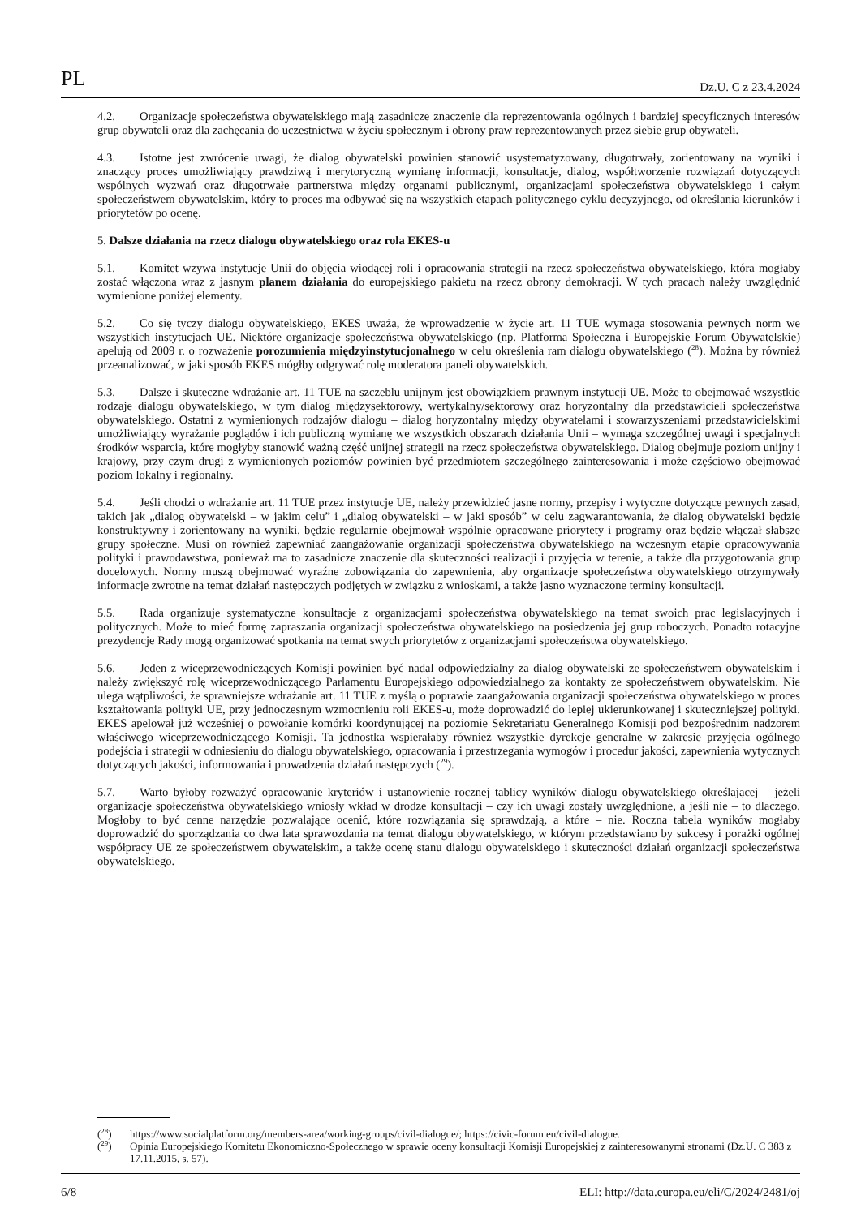PL Dz.U. C z 23.4.2024
4.2. Organizacje społeczeństwa obywatelskiego mają zasadnicze znaczenie dla reprezentowania ogólnych i bardziej specyficznych interesów grup obywateli oraz dla zachęcania do uczestnictwa w życiu społecznym i obrony praw reprezentowanych przez siebie grup obywateli.
4.3. Istotne jest zwrócenie uwagi, że dialog obywatelski powinien stanowić usystematyzowany, długotrwały, zorientowany na wyniki i znaczący proces umożliwiający prawdziwą i merytoryczną wymianę informacji, konsultacje, dialog, współtworzenie rozwiązań dotyczących wspólnych wyzwań oraz długotrwałe partnerstwa między organami publicznymi, organizacjami społeczeństwa obywatelskiego i całym społeczeństwem obywatelskim, który to proces ma odbywać się na wszystkich etapach politycznego cyklu decyzyjnego, od określania kierunków i priorytetów po ocenę.
5. Dalsze działania na rzecz dialogu obywatelskiego oraz rola EKES-u
5.1. Komitet wzywa instytucje Unii do objęcia wiodącej roli i opracowania strategii na rzecz społeczeństwa obywatelskiego, która mogłaby zostać włączona wraz z jasnym planem działania do europejskiego pakietu na rzecz obrony demokracji. W tych pracach należy uwzględnić wymienione poniżej elementy.
5.2. Co się tyczy dialogu obywatelskiego, EKES uważa, że wprowadzenie w życie art. 11 TUE wymaga stosowania pewnych norm we wszystkich instytucjach UE. Niektóre organizacje społeczeństwa obywatelskiego (np. Platforma Społeczna i Europejskie Forum Obywatelskie) apelują od 2009 r. o rozważenie porozumienia międzyinstytucjonalnego w celu określenia ram dialogu obywatelskiego (<sup>28</sup>). Można by również przeanalizować, w jaki sposób EKES mógłby odgrywać rolę moderatora paneli obywatelskich.
5.3. Dalsze i skuteczne wdrażanie art. 11 TUE na szczeblu unijnym jest obowiązkiem prawnym instytucji UE. Może to obejmować wszystkie rodzaje dialogu obywatelskiego, w tym dialog międzysektorowy, wertykalny/sektorowy oraz horyzontalny dla przedstawicieli społeczeństwa obywatelskiego. Ostatni z wymienionych rodzajów dialogu – dialog horyzontalny między obywatelami i stowarzyszeniami przedstawicielskimi umożliwiający wyrażanie poglądów i ich publiczną wymianę we wszystkich obszarach działania Unii – wymaga szczególnej uwagi i specjalnych środków wsparcia, które mogłyby stanowić ważną część unijnej strategii na rzecz społeczeństwa obywatelskiego. Dialog obejmuje poziom unijny i krajowy, przy czym drugi z wymienionych poziomów powinien być przedmiotem szczególnego zainteresowania i może częściowo obejmować poziom lokalny i regionalny.
5.4. Jeśli chodzi o wdrażanie art. 11 TUE przez instytucje UE, należy przewidzieć jasne normy, przepisy i wytyczne dotyczące pewnych zasad, takich jak „dialog obywatelski – w jakim celu” i „dialog obywatelski – w jaki sposób” w celu zagwarantowania, że dialog obywatelski będzie konstruktywny i zorientowany na wyniki, będzie regularnie obejmował wspólnie opracowane priorytety i programy oraz będzie włączał słabsze grupy społeczne. Musi on również zapewniać zaangażowanie organizacji społeczeństwa obywatelskiego na wczesnym etapie opracowywania polityki i prawodawstwa, ponieważ ma to zasadnicze znaczenie dla skuteczności realizacji i przyjęcia w terenie, a także dla przygotowania grup docelowych. Normy muszą obejmować wyraźne zobowiązania do zapewnienia, aby organizacje społeczeństwa obywatelskiego otrzymywały informacje zwrotne na temat działań następczych podjętych w związku z wnioskami, a także jasno wyznaczone terminy konsultacji.
5.5. Rada organizuje systematyczne konsultacje z organizacjami społeczeństwa obywatelskiego na temat swoich prac legislacyjnych i politycznych. Może to mieć formę zapraszania organizacji społeczeństwa obywatelskiego na posiedzenia jej grup roboczych. Ponadto rotacyjne prezydencje Rady mogą organizować spotkania na temat swych priorytetów z organizacjami społeczeństwa obywatelskiego.
5.6. Jeden z wiceprzewodniczących Komisji powinien być nadal odpowiedzialny za dialog obywatelski ze społeczeństwem obywatelskim i należy zwiększyć rolę wiceprzewodniczącego Parlamentu Europejskiego odpowiedzialnego za kontakty ze społeczeństwem obywatelskim. Nie ulega wątpliwości, że sprawniejsze wdrażanie art. 11 TUE z myślą o poprawie zaangażowania organizacji społeczeństwa obywatelskiego w proces kształtowania polityki UE, przy jednoczesnym wzmocnieniu roli EKES-u, może doprowadzić do lepiej ukierunkowanej i skuteczniejszej polityki. EKES apelował już wcześniej o powołanie komórki koordynującej na poziomie Sekretariatu Generalnego Komisji pod bezpośrednim nadzorem właściwego wiceprzewodniczącego Komisji. Ta jednostka wspierałaby również wszystkie dyrekcje generalne w zakresie przyjęcia ogólnego podejścia i strategii w odniesieniu do dialogu obywatelskiego, opracowania i przestrzegania wymogów i procedur jakości, zapewnienia wytycznych dotyczących jakości, informowania i prowadzenia działań następczych (<sup>29</sup>).
5.7. Warto byłoby rozważyć opracowanie kryteriów i ustanowienie rocznej tablicy wyników dialogu obywatelskiego określającej – jeżeli organizacje społeczeństwa obywatelskiego wniosły wkład w drodze konsultacji – czy ich uwagi zostały uwzględnione, a jeśli nie – to dlaczego. Mogłoby to być cenne narzędzie pozwalające ocenić, które rozwiązania się sprawdzają, a które – nie. Roczna tabela wyników mogłaby doprowadzić do sporządzania co dwa lata sprawozdania na temat dialogu obywatelskiego, w którym przedstawiano by sukcesy i porażki ogólnej współpracy UE ze społeczeństwem obywatelskim, a także ocenę stanu dialogu obywatelskiego i skuteczności działań organizacji społeczeństwa obywatelskiego.
(<sup>28</sup>) https://www.socialplatform.org/members-area/working-groups/civil-dialogue/; https://civic-forum.eu/civil-dialogue.
(<sup>29</sup>) Opinia Europejskiego Komitetu Ekonomiczno-Społecznego w sprawie oceny konsultacji Komisji Europejskiej z zainteresowanymi stronami (Dz.U. C 383 z 17.11.2015, s. 57).
6/8 ELI: http://data.europa.eu/eli/C/2024/2481/oj